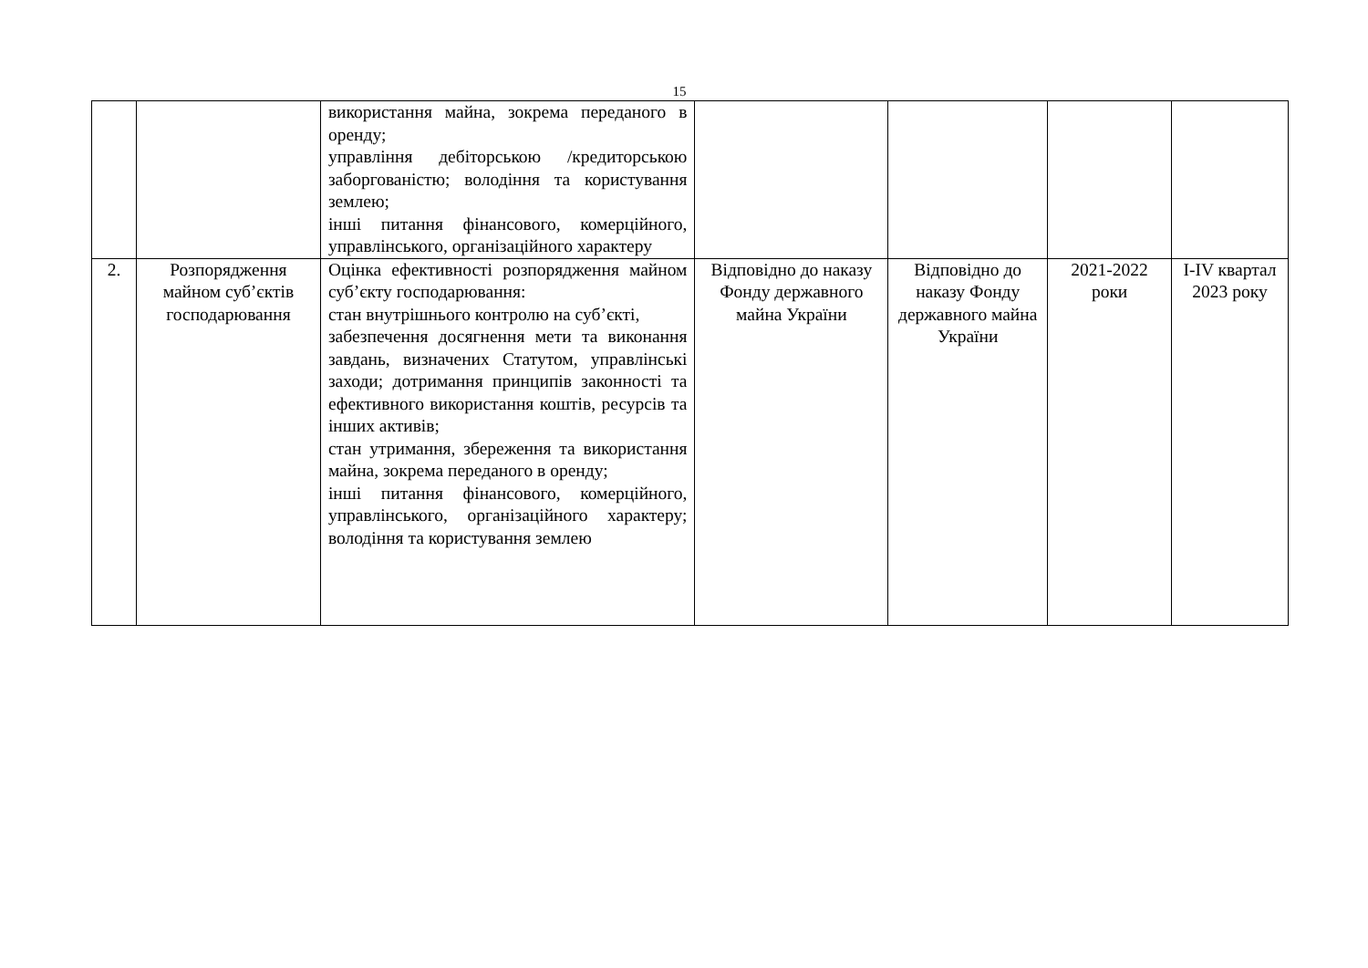15
| | | використання майна, зокрема переданого в оренду; управління дебіторською /кредиторською заборгованістю; володіння та користування землею; інші питання фінансового, комерційного, управлінського, організаційного характеру | | | | |
| 2. | Розпорядження майном суб’єктів господарювання | Оцінка ефективності розпорядження майном суб’єкту господарювання: стан внутрішнього контролю на суб’єкті, забезпечення досягнення мети та виконання завдань, визначених Статутом, управлінські заходи; дотримання принципів законності та ефективного використання коштів, ресурсів та інших активів; стан утримання, збереження та використання майна, зокрема переданого в оренду; інші питання фінансового, комерційного, управлінського, організаційного характеру; володіння та користування землею | Відповідно до наказу Фонду державного майна України | Відповідно до наказу Фонду державного майна України | 2021-2022 роки | І-ІV квартал 2023 року |